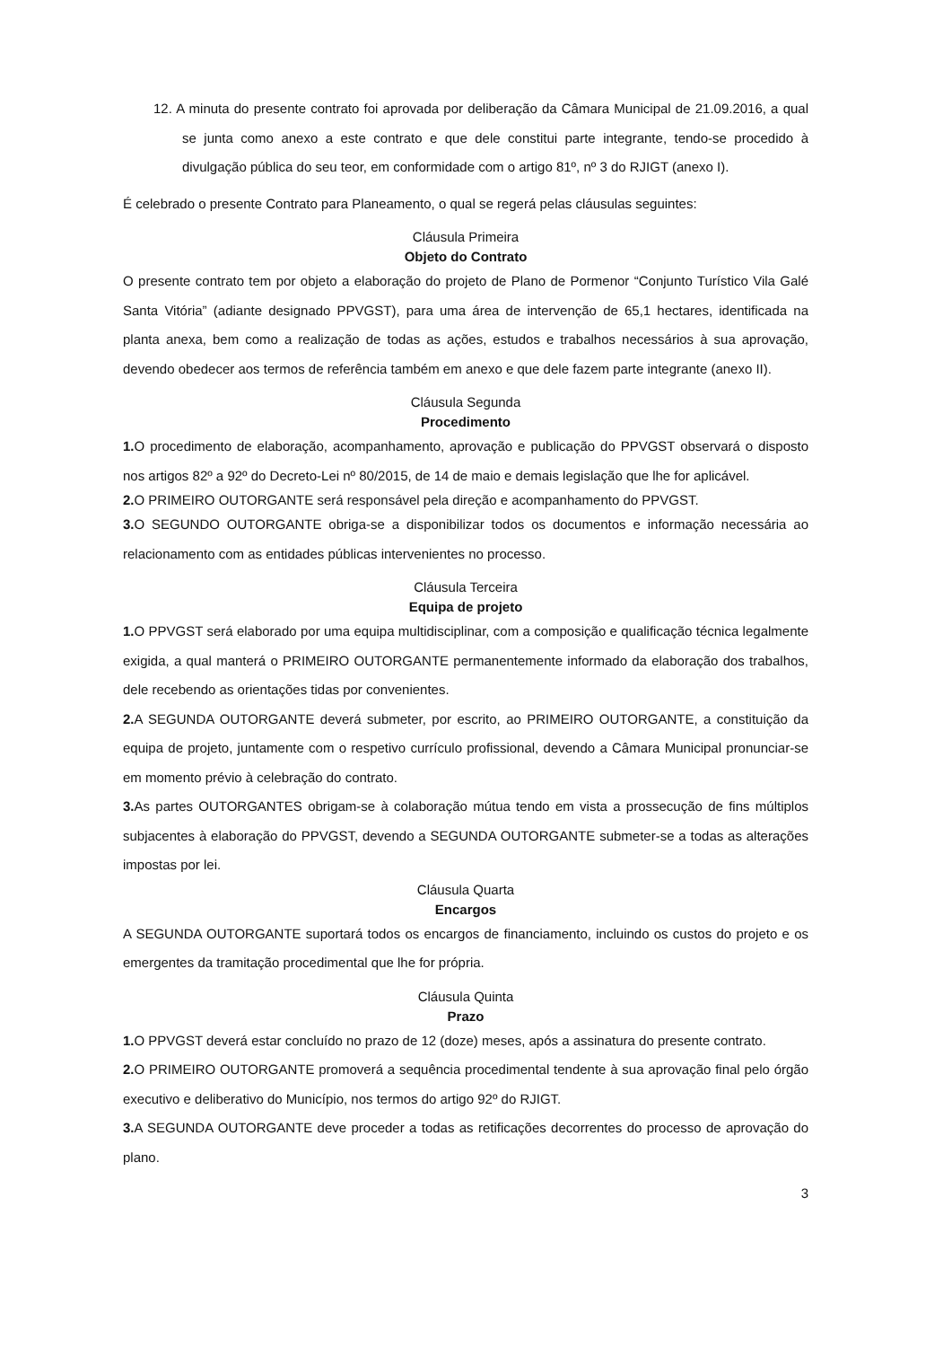12. A minuta do presente contrato foi aprovada por deliberação da Câmara Municipal de 21.09.2016, a qual se junta como anexo a este contrato e que dele constitui parte integrante, tendo-se procedido à divulgação pública do seu teor, em conformidade com o artigo 81º, nº 3 do RJIGT (anexo I).
É celebrado o presente Contrato para Planeamento, o qual se regerá pelas cláusulas seguintes:
Cláusula Primeira
Objeto do Contrato
O presente contrato tem por objeto a elaboração do projeto de Plano de Pormenor “Conjunto Turístico Vila Galé Santa Vitória” (adiante designado PPVGST), para uma área de intervenção de 65,1 hectares, identificada na planta anexa, bem como a realização de todas as ações, estudos e trabalhos necessários à sua aprovação, devendo obedecer aos termos de referência também em anexo e que dele fazem parte integrante (anexo II).
Cláusula Segunda
Procedimento
1. O procedimento de elaboração, acompanhamento, aprovação e publicação do PPVGST observará o disposto nos artigos 82º a 92º do Decreto-Lei nº 80/2015, de 14 de maio e demais legislação que lhe for aplicável.
2. O PRIMEIRO OUTORGANTE será responsável pela direção e acompanhamento do PPVGST.
3. O SEGUNDO OUTORGANTE obriga-se a disponibilizar todos os documentos e informação necessária ao relacionamento com as entidades públicas intervenientes no processo.
Cláusula Terceira
Equipa de projeto
1. O PPVGST será elaborado por uma equipa multidisciplinar, com a composição e qualificação técnica legalmente exigida, a qual manterá o PRIMEIRO OUTORGANTE permanentemente informado da elaboração dos trabalhos, dele recebendo as orientações tidas por convenientes.
2. A SEGUNDA OUTORGANTE deverá submeter, por escrito, ao PRIMEIRO OUTORGANTE, a constituição da equipa de projeto, juntamente com o respetivo currículo profissional, devendo a Câmara Municipal pronunciar-se em momento prévio à celebração do contrato.
3. As partes OUTORGANTES obrigam-se à colaboração mútua tendo em vista a prossecução de fins múltiplos subjacentes à elaboração do PPVGST, devendo a SEGUNDA OUTORGANTE submeter-se a todas as alterações impostas por lei.
Cláusula Quarta
Encargos
A SEGUNDA OUTORGANTE suportará todos os encargos de financiamento, incluindo os custos do projeto e os emergentes da tramitação procedimental que lhe for própria.
Cláusula Quinta
Prazo
1. O PPVGST deverá estar concluído no prazo de 12 (doze) meses, após a assinatura do presente contrato.
2. O PRIMEIRO OUTORGANTE promoverá a sequência procedimental tendente à sua aprovação final pelo órgão executivo e deliberativo do Município, nos termos do artigo 92º do RJIGT.
3. A SEGUNDA OUTORGANTE deve proceder a todas as retificações decorrentes do processo de aprovação do plano.
3